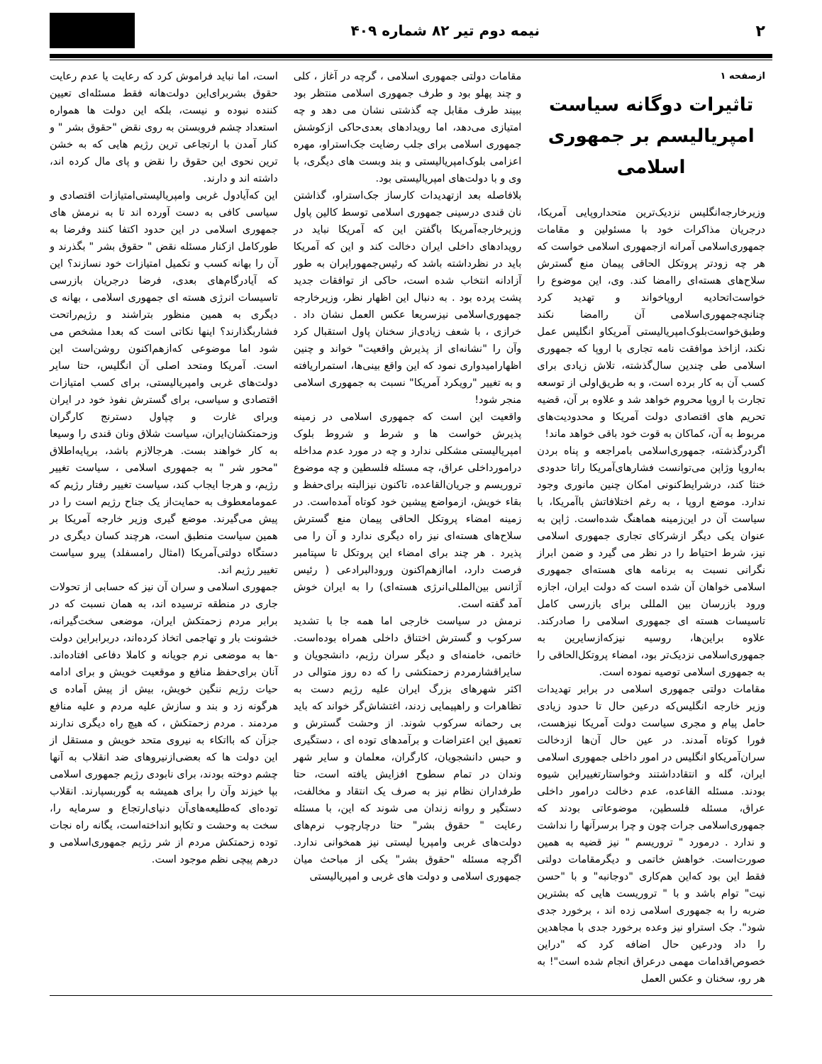۲ نیمه دوم تیر ۸۲ شماره ۴۰۹
ازصفحه ۱
تاثیرات دوگانه سیاست امپریالیسم بر جمهوری اسلامی
وزیرخارجه‌انگلیس نزدیک‌ترین متحداروپایی آمریکا، درجریان مذاکرات خود با مسئولین و مقامات جمهوری‌اسلامی آمرانه ازجمهوری اسلامی خواست که هر چه زودتر پروتکل الحاقی پیمان منع گسترش سلاح‌های هسته‌ای راامضا کند. وی، این موضوع را خواست‌اتحادیه اروپاخواند و تهدید کرد چنانچه‌جمهوری‌اسلامی آن راامضا نکند وطبق‌خواست‌بلوک‌امپریالیستی آمریکاو انگلیس عمل نکند، ازاخذ موافقت نامه تجاری با اروپا که جمهوری اسلامی طی چندین سال‌گذشته، تلاش زیادی برای کسب آن به کار برده است، و به طریق‌اولی از توسعه تجارت با اروپا محروم خواهد شد و علاوه بر آن، قضیه تحریم های اقتصادی دولت آمریکا و محدودیت‌های مربوط به آن، کماکان به قوت خود باقی خواهد ماند!
اگردرگذشته، جمهوری‌اسلامی بامراجعه و پناه بردن به‌اروپا وژاپن می‌توانست فشارهای‌آمریکا راتا حدودی خنثا کند، درشرایط‌کنونی امکان چنین مانوری وجود ندارد. موضع اروپا ، به رغم اختلافاتش باآمریکا، با سیاست آن در این‌زمینه هماهنگ شده‌است. ژاپن به عنوان یکی دیگر ازشرکای تجاری جمهوری اسلامی نیز، شرط احتیاط را در نظر می گیرد و ضمن ابراز نگرانی نسبت به برنامه های هسته‌ای جمهوری اسلامی خواهان آن شده است که دولت ایران، اجازه ورود بازرسان بین المللی برای بازرسی کامل تاسیسات هسته ای جمهوری اسلامی را صادرکند. علاوه براین‌ها، روسیه نیزکه‌ازسایرین به جمهوری‌اسلامی نزدیک‌تر بود، امضاء پروتکل‌الحاقی را به جمهوری اسلامی توصیه نموده است.
مقامات دولتی جمهوری اسلامی در برابر تهدیدات وزیر خارجه انگلیس‌که درعین حال تا حدود زیادی حامل پیام و مجری سیاست دولت آمریکا نیزهست، فورا کوتاه آمدند. در عین حال آن‌ها ازدخالت سران‌آمریکاو انگلیس در امور داخلی جمهوری اسلامی ایران، گله و انتقادداشتند وخواستارتغییراین شیوه بودند. مسئله القاعده، عدم دخالت درامور داخلی عراق، مسئله فلسطین، موضوعاتی بودند که جمهوری‌اسلامی جرات چون و چرا برسرآنها را نداشت و ندارد . درمورد " تروریسم " نیز قضیه به همین صورت‌است. خواهش خاتمی و دیگرمقامات دولتی فقط این بود که‌این هم‌کاری "دوجانبه" و با "حسن نیت" توام باشد و با " تروریست هایی که بشترین ضربه را به جمهوری اسلامی زده اند ، برخورد جدی شود". جک استراو نیز وعده برخورد جدی با مجاهدین را داد ودرعین حال اضافه کرد که "دراین خصوص‌اقدامات مهمی درعراق انجام شده است"! به هر رو، سخنان و عکس العمل
مقامات دولتی جمهوری اسلامی ، گرچه در آغاز ، کلی و چند پهلو بود و طرف جمهوری اسلامی منتظر بود ببیند طرف مقابل چه گذشتی نشان می دهد و چه امتیازی می‌دهد، اما رویدادهای بعدی‌حاکی ازکوشش جمهوری اسلامی برای جلب رضایت جک‌استراو، مهره اعزامی بلوک‌امپریالیستی و بند وبست های دیگری، با وی و با دولت‌های امپریالیستی بود.
بلافاصله بعد ازتهدیدات کارساز جک‌استراو، گذاشتن نان قندی درسینی جمهوری اسلامی توسط کالین پاول وزیرخارجه‌آمریکا باگفتن این که آمریکا نباید در رویدادهای داخلی ایران دخالت کند و این که آمریکا باید در نظرداشته باشد که رئیس‌جمهورایران به طور آزادانه انتخاب شده است، حاکی از توافقات جدید پشت پرده بود . به دنبال این اظهار نظر، وزیرخارجه جمهوری‌اسلامی نیزسریعا عکس العمل نشان داد . خرازی ، با شعف زیادی‌از سخنان پاول استقبال کرد وآن را "نشانه‌ای از پذیرش واقعیت" خواند و چنین اظهارامیدواری نمود که این واقع بینی‌ها، استمراریافته و به تغییر "رویکرد آمریکا" نسبت به جمهوری اسلامی منجر شود!
واقعیت این است که جمهوری اسلامی در زمینه پذیرش خواست ها و شرط و شروط بلوک امپریالیستی مشکلی ندارد و چه در مورد عدم مداخله درامورداخلی عراق، چه مسئله فلسطین و چه موضوع تروریسم و جریان‌القاعده، تاکنون نیزالبته برای‌حفظ و بقاء خویش، ازمواضع پیشین خود کوتاه آمده‌است. در زمینه امضاء پروتکل الحاقی پیمان منع گسترش سلاح‌های هسته‌ای نیز راه دیگری ندارد و آن را می پذیرد . هر چند برای امضاء این پروتکل تا سپتامبر فرصت دارد، امااز‌هم‌اکنون ورودالبرادعی ( رئیس آژانس بین‌المللی‌انرژی هسته‌ای) را به ایران خوش آمد گفته است.
نرمش در سیاست خارجی اما همه جا با تشدید سرکوب و گسترش اختناق داخلی همراه بوده‌است. خاتمی، خامنه‌ای و دیگر سران رژیم، دانشجویان و سایراقشارمردم زحمتکشی را که ده روز متوالی در اکثر شهرهای بزرگ ایران علیه رژیم دست به تظاهرات و راهپیمایی زدند، اغتشاش‌گر خواند که باید بی رحمانه سرکوب شوند. از وحشت گسترش و تعمیق این اعتراضات و برآمدهای توده ای ، دستگیری و حبس دانشجویان، کارگران، معلمان و سایر شهر وندان در تمام سطوح افزایش یافته است، حتا طرفداران نظام نیز به صرف یک انتقاد و مخالفت، دستگیر و روانه زندان می شوند که این، با مسئله رعایت " حقوق بشر" حتا درچارچوب نرم‌های دولت‌های غربی وامپریا لیستی نیز همخوانی ندارد. اگرچه مسئله "حقوق بشر" یکی از مباحث میان جمهوری اسلامی و دولت های غربی و امپریالیستی
است، اما نباید فراموش کرد که رعایت یا عدم رعایت حقوق بشربرای‌این دولت‌هانه فقط مسئله‌ای تعیین کننده نبوده و نیست، بلکه این دولت ها همواره استعداد چشم فروبستن به روی نقض "حقوق بشر " و کنار آمدن با ارتجاعی ترین رژیم هایی که به خشن ترین نحوی این حقوق را نقض و پای مال کرده اند، داشته اند و دارند.
این که‌آیادول غربی وامپریالیستی‌امتیازات اقتصادی و سیاسی کافی به دست آورده اند تا به نرمش های جمهوری اسلامی در این حدود اکتفا کنند وفرضا به طورکامل ازکنار مسئله نقض " حقوق بشر " بگذرند و آن را بهانه کسب و تکمیل امتیازات خود نسازند؟ این که آیادرگام‌های بعدی، فرضا درجریان بازرسی تاسیسات انرژی هسته ای جمهوری اسلامی ، بهانه ی دیگری به همین منظور بتراشند و رژیم‌راتحت فشاربگذارند؟ اینها نکاتی است که بعدا مشخص می شود اما موضوعی که‌از‌هم‌اکنون روشن‌است این است. آمریکا ومتحد اصلی آن انگلیس، حتا سایر دولت‌های غربی وامپریالیستی، برای کسب امتیازات اقتصادی و سیاسی، برای گسترش نفوذ خود در ایران وبرای غارت و چپاول دسترنج کارگران وزحمتکشان‌ایران، سیاست شلاق ونان قندی را وسیعا به کار خواهند بست. هرجالازم باشد، برپایه‌اطلاق "محور شر " به جمهوری اسلامی ، سیاست تغییر رژیم، و هرجا ایجاب کند، سیاست تغییر رفتار رژیم که عمومامعطوف به حمایت‌از یک جناح رژیم است را در پیش می‌گیرند. موضع گیری وزیر خارجه آمریکا بر همین سیاست منطبق است، هرچند کسان دیگری در دستگاه دولتی‌آمریکا (امثال رامسفلد) پیرو سیاست تغییر رژیم اند.
جمهوری اسلامی و سران آن نیز که حسابی از تحولات جاری در منطقه ترسیده اند، به همان نسبت که در برابر مردم زحمتکش ایران، موضعی سخت‌گیرانه، خشونت بار و تهاجمی اتخاذ کرده‌اند، دربرابراین دولت -ها به موضعی نرم جویانه و کاملا دفاعی افتاده‌اند. آنان برای‌حفظ منافع و موقعیت خویش و برای ادامه حیات رژیم ننگین خویش، بیش از پیش آماده ی هرگونه زد و بند و سازش علیه مردم و علیه منافع مردمند . مردم زحمتکش ، که هیچ راه دیگری ندارند جزآن که بااتکاء به نیروی متحد خویش و مستقل از این دولت ها که بعضی‌ازنیروهای ضد انقلاب به آنها چشم دوخته بودند، برای نابودی رژیم جمهوری اسلامی بپا خیزند وآن را برای همیشه به گوربسپارند. انقلاب توده‌ای که‌طلیعه‌های‌آن دنیای‌ارتجاع و سرمایه را، سخت به وحشت و تکاپو انداخته‌است، یگانه راه نجات توده زحمتکش مردم از شر رژیم جمهوری‌اسلامی و درهم پیچی نظم موجود است.